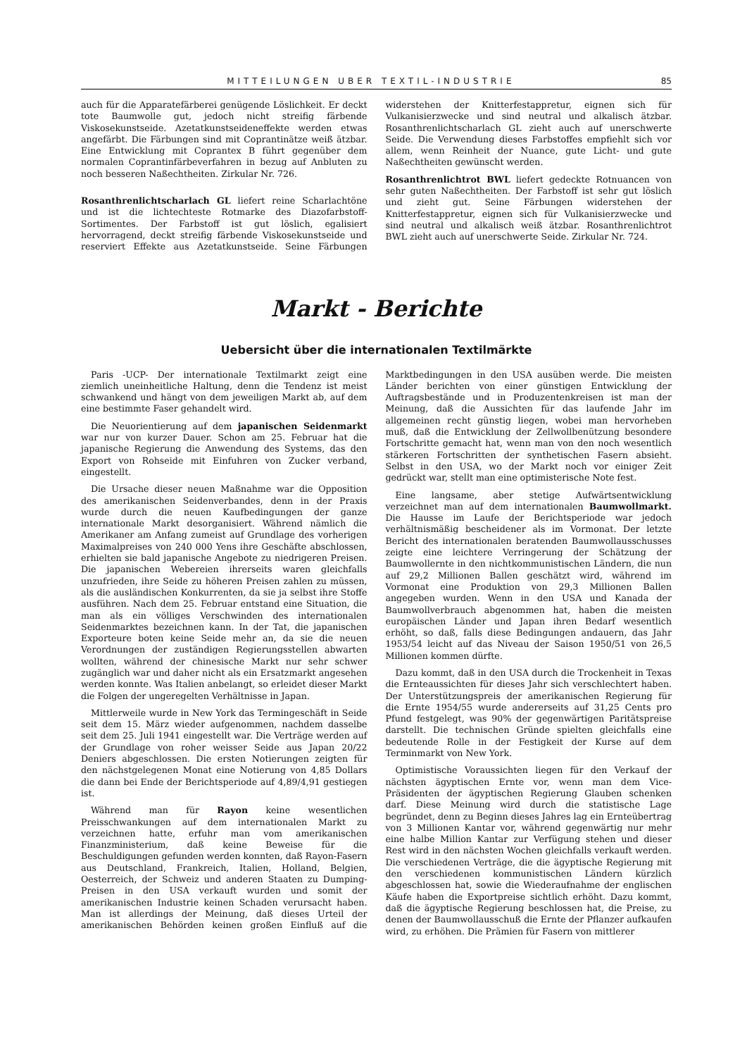MITTEILUNGEN UBER TEXTIL-INDUSTRIE 85
auch für die Apparatefärberei genügende Löslichkeit. Er deckt tote Baumwolle gut, jedoch nicht streifig färbende Viskosekunstseide. Azetatkunstseideneffekte werden etwas angefärbt. Die Färbungen sind mit Coprantinätze weiß ätzbar. Eine Entwicklung mit Coprantex B führt gegenüber dem normalen Coprantinfärbeverfahren in bezug auf Anbluten zu noch besseren Naßechtheiten. Zirkular Nr. 726.
Rosanthrenlichtscharlach GL liefert reine Scharlachtöne und ist die lichtechteste Rotmarke des Diazofarbstoff-Sortimentes. Der Farbstoff ist gut löslich, egalisiert hervorragend, deckt streifig färbende Viskosekunstseide und reserviert Effekte aus Azetatkunstseide. Seine Färbungen widerstehen der Knitterfestappretur, eignen sich für Vulkanisierzwecke und sind neutral und alkalisch ätzbar. Rosanthrenlichtscharlach GL zieht auch auf unerschwerte Seide. Die Verwendung dieses Farbstoffes empfiehlt sich vor allem, wenn Reinheit der Nuance, gute Licht- und gute Naßechtheiten gewünscht werden.
Rosanthrenlichtrot BWL liefert gedeckte Rotnuancen von sehr guten Naßechtheiten. Der Farbstoff ist sehr gut löslich und zieht gut. Seine Färbungen widerstehen der Knitterfestappretur, eignen sich für Vulkanisierzwecke und sind neutral und alkalisch weiß ätzbar. Rosanthrenlichtrot BWL zieht auch auf unerschwerte Seide. Zirkular Nr. 724.
Markt - Berichte
Uebersicht über die internationalen Textilmärkte
Paris -UCP- Der internationale Textilmarkt zeigt eine ziemlich uneinheitliche Haltung, denn die Tendenz ist meist schwankend und hängt von dem jeweiligen Markt ab, auf dem eine bestimmte Faser gehandelt wird.
Die Neuorientierung auf dem japanischen Seidenmarkt war nur von kurzer Dauer. Schon am 25. Februar hat die japanische Regierung die Anwendung des Systems, das den Export von Rohseide mit Einfuhren von Zucker verband, eingestellt.
Die Ursache dieser neuen Maßnahme war die Opposition des amerikanischen Seidenverbandes, denn in der Praxis wurde durch die neuen Kaufbedingungen der ganze internationale Markt desorganisiert. Während nämlich die Amerikaner am Anfang zumeist auf Grundlage des vorherigen Maximalpreises von 240 000 Yens ihre Geschäfte abschlossen, erhielten sie bald japanische Angebote zu niedrigeren Preisen. Die japanischen Webereien ihrerseits waren gleichfalls unzufrieden, ihre Seide zu höheren Preisen zahlen zu müssen, als die ausländischen Konkurrenten, da sie ja selbst ihre Stoffe ausführen. Nach dem 25. Februar entstand eine Situation, die man als ein völliges Verschwinden des internationalen Seidenmarktes bezeichnen kann. In der Tat, die japanischen Exporteure boten keine Seide mehr an, da sie die neuen Verordnungen der zuständigen Regierungsstellen abwarten wollten, während der chinesische Markt nur sehr schwer zugänglich war und daher nicht als ein Ersatzmarkt angesehen werden konnte. Was Italien anbelangt, so erleidet dieser Markt die Folgen der ungeregelten Verhältnisse in Japan.
Mittlerweile wurde in New York das Termingeschäft in Seide seit dem 15. März wieder aufgenommen, nachdem dasselbe seit dem 25. Juli 1941 eingestellt war. Die Verträge werden auf der Grundlage von roher weisser Seide aus Japan 20/22 Deniers abgeschlossen. Die ersten Notierungen zeigten für den nächstgelegenen Monat eine Notierung von 4,85 Dollars die dann bei Ende der Berichtsperiode auf 4,89/4,91 gestiegen ist.
Während man für Rayon keine wesentlichen Preisschwankungen auf dem internationalen Markt zu verzeichnen hatte, erfuhr man vom amerikanischen Finanzministerium, daß keine Beweise für die Beschuldigungen gefunden werden konnten, daß Rayon-Fasern aus Deutschland, Frankreich, Italien, Holland, Belgien, Oesterreich, der Schweiz und anderen Staaten zu Dumping-Preisen in den USA verkauft wurden und somit der amerikanischen Industrie keinen Schaden verursacht haben. Man ist allerdings der Meinung, daß dieses Urteil der amerikanischen Behörden keinen großen Einfluß auf die Marktbedingungen in den USA ausüben werde. Die meisten Länder berichten von einer günstigen Entwicklung der Auftragsbestände und in Produzentenkreisen ist man der Meinung, daß die Aussichten für das laufende Jahr im allgemeinen recht günstig liegen, wobei man hervorheben muß, daß die Entwicklung der Zellwollbenützung besondere Fortschritte gemacht hat, wenn man von den noch wesentlich stärkeren Fortschritten der synthetischen Fasern absieht. Selbst in den USA, wo der Markt noch vor einiger Zeit gedrückt war, stellt man eine optimisterische Note fest.
Eine langsame, aber stetige Aufwärtsentwicklung verzeichnet man auf dem internationalen Baumwollmarkt. Die Hausse im Laufe der Berichtsperiode war jedoch verhältnismäßig bescheidener als im Vormonat. Der letzte Bericht des internationalen beratenden Baumwollausschusses zeigte eine leichtere Verringerung der Schätzung der Baumwollernte in den nichtkommunistischen Ländern, die nun auf 29,2 Millionen Ballen geschätzt wird, während im Vormonat eine Produktion von 29,3 Millionen Ballen angegeben wurden. Wenn in den USA und Kanada der Baumwollverbrauch abgenommen hat, haben die meisten europäischen Länder und Japan ihren Bedarf wesentlich erhöht, so daß, falls diese Bedingungen andauern, das Jahr 1953/54 leicht auf das Niveau der Saison 1950/51 von 26,5 Millionen kommen dürfte.
Dazu kommt, daß in den USA durch die Trockenheit in Texas die Ernteaussichten für dieses Jahr sich verschlechtert haben. Der Unterstützungspreis der amerikanischen Regierung für die Ernte 1954/55 wurde andererseits auf 31,25 Cents pro Pfund festgelegt, was 90% der gegenwärtigen Paritätspreise darstellt. Die technischen Gründe spielten gleichfalls eine bedeutende Rolle in der Festigkeit der Kurse auf dem Terminmarkt von New York.
Optimistische Voraussichten liegen für den Verkauf der nächsten ägyptischen Ernte vor, wenn man dem Vice-Präsidenten der ägyptischen Regierung Glauben schenken darf. Diese Meinung wird durch die statistische Lage begründet, denn zu Beginn dieses Jahres lag ein Ernteübertrag von 3 Millionen Kantar vor, während gegenwärtig nur mehr eine halbe Million Kantar zur Verfügung stehen und dieser Rest wird in den nächsten Wochen gleichfalls verkauft werden. Die verschiedenen Verträge, die die ägyptische Regierung mit den verschiedenen kommunistischen Ländern kürzlich abgeschlossen hat, sowie die Wiederaufnahme der englischen Käufe haben die Exportpreise sichtlich erhöht. Dazu kommt, daß die ägyptische Regierung beschlossen hat, die Preise, zu denen der Baumwollausschuß die Ernte der Pflanzer aufkaufen wird, zu erhöhen. Die Prämien für Fasern von mittlerer